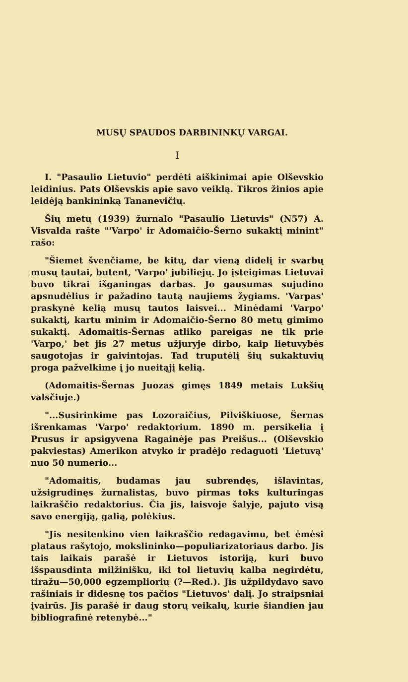MUSŲ SPAUDOS DARBININKŲ VARGAI.
I
I. "Pasaulio Lietuvio" perdėti aiškinimai apie Olševskio leidinius. Pats Olševskis apie savo veiklą. Tikros žinios apie leidėją bankininką Tananevičių.
Šių metų (1939) žurnalo "Pasaulio Lietuvis" (N57) A. Visvalda rašte "'Varpo' ir Adomaičio-Šerno sukaktį minint" rašo:
"Šiemet švenčiame, be kitų, dar vieną didelį ir svarbų musų tautai, butent, 'Varpo' jubiliejų. Jo įsteigimas Lietuvai buvo tikrai išganingas darbas. Jo gausumas sujudino apsnudėlius ir pažadino tautą naujiems žygiams. 'Varpas' praskynė kelią musų tautos laisvei... Minėdami 'Varpo' sukaktį, kartu minim ir Adomaičio-Šerno 80 metų gimimo sukaktį. Adomaitis-Šernas atliko pareigas ne tik prie 'Varpo,' bet jis 27 metus užjuryje dirbo, kaip lietuvybės saugotojas ir gaivintojas. Tad truputėlį šių sukaktuvių proga pažvelkime į jo nueitąjį kelią.
(Adomaitis-Šernas Juozas gimęs 1849 metais Lukšių valsčiuje.)
"...Susirinkime pas Lozoraičius, Pilviškiuose, Šernas išrenkamas 'Varpo' redaktorium. 1890 m. persikelia į Prusus ir apsigyvena Ragainėje pas Preišus... (Olševskio pakviestas) Amerikon atvyko ir pradėjo redaguoti 'Lietuvą' nuo 50 numerio...
"Adomaitis, budamas jau subrendęs, išlavintas, užsigrudinęs žurnalistas, buvo pirmas toks kulturingas laikraščio redaktorius. Čia jis, laisvoje šalyje, pajuto visą savo energiją, galią, polėkius.
"Jis nesitenkino vien laikraščio redagavimu, bet ėmėsi plataus rašytojo, mokslininko—populiarizatoriaus darbo. Jis tais laikais parašė ir Lietuvos istoriją, kuri buvo išspausdinta milžinišku, iki tol lietuvių kalba negirdėtu, tiražu—50,000 egzempliorių (?—Red.). Jis užpildydavo savo rašiniais ir didesnę tos pačios "Lietuvos' dalį. Jo straipsniai įvairūs. Jis parašė ir daug storų veikalų, kurie šiandien jau bibliografinė retenybė..."